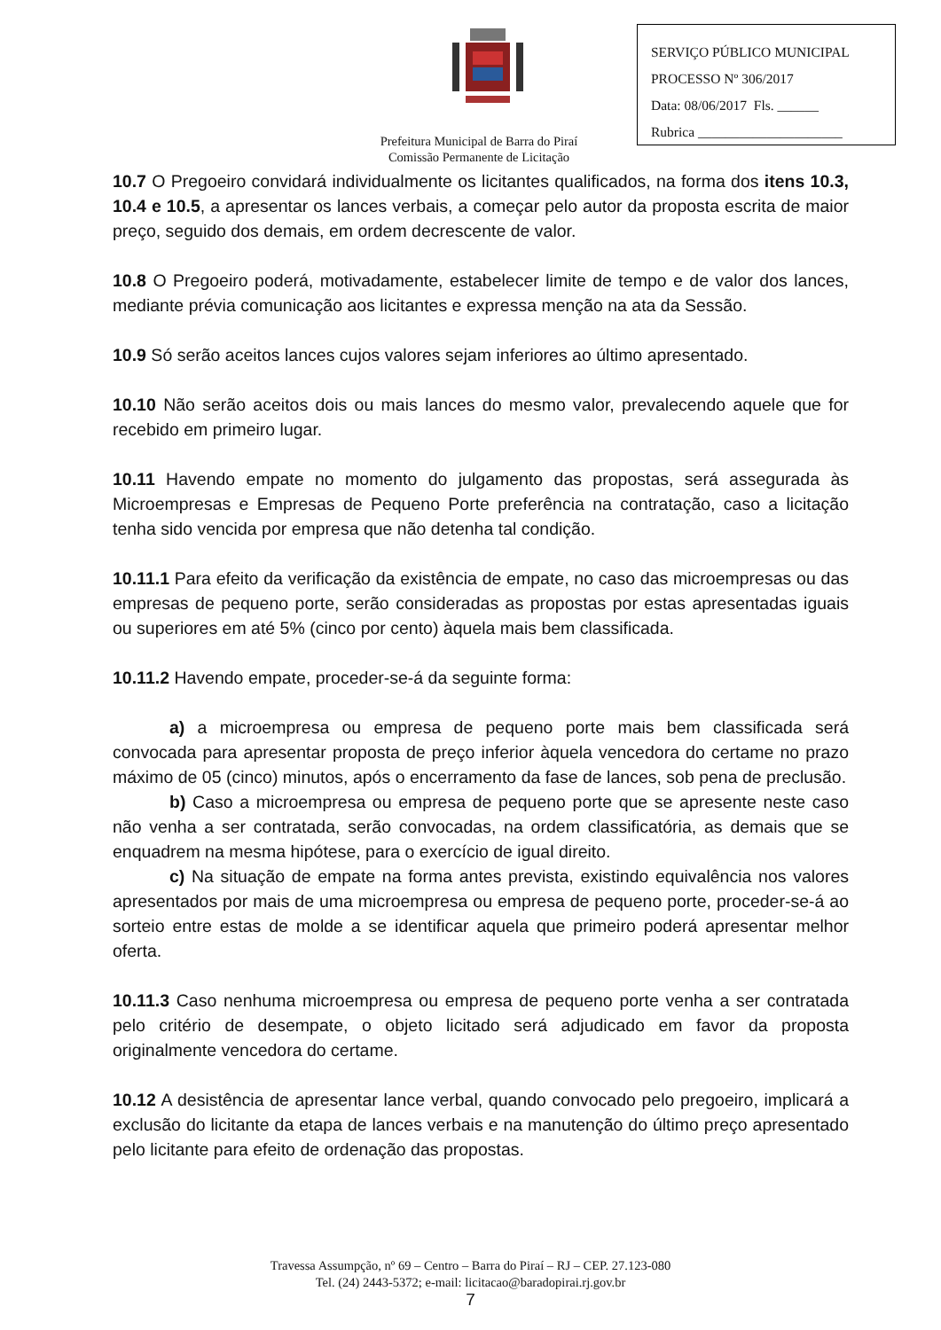SERVIÇO PÚBLICO MUNICIPAL
PROCESSO Nº 306/2017
Data: 08/06/2017 Fls. ______
Rubrica _____________________
Prefeitura Municipal de Barra do Piraí
Comissão Permanente de Licitação
10.7 O Pregoeiro convidará individualmente os licitantes qualificados, na forma dos itens 10.3, 10.4 e 10.5, a apresentar os lances verbais, a começar pelo autor da proposta escrita de maior preço, seguido dos demais, em ordem decrescente de valor.
10.8 O Pregoeiro poderá, motivadamente, estabelecer limite de tempo e de valor dos lances, mediante prévia comunicação aos licitantes e expressa menção na ata da Sessão.
10.9 Só serão aceitos lances cujos valores sejam inferiores ao último apresentado.
10.10 Não serão aceitos dois ou mais lances do mesmo valor, prevalecendo aquele que for recebido em primeiro lugar.
10.11 Havendo empate no momento do julgamento das propostas, será assegurada às Microempresas e Empresas de Pequeno Porte preferência na contratação, caso a licitação tenha sido vencida por empresa que não detenha tal condição.
10.11.1 Para efeito da verificação da existência de empate, no caso das microempresas ou das empresas de pequeno porte, serão consideradas as propostas por estas apresentadas iguais ou superiores em até 5% (cinco por cento) àquela mais bem classificada.
10.11.2 Havendo empate, proceder-se-á da seguinte forma:
a) a microempresa ou empresa de pequeno porte mais bem classificada será convocada para apresentar proposta de preço inferior àquela vencedora do certame no prazo máximo de 05 (cinco) minutos, após o encerramento da fase de lances, sob pena de preclusão.
b) Caso a microempresa ou empresa de pequeno porte que se apresente neste caso não venha a ser contratada, serão convocadas, na ordem classificatória, as demais que se enquadrem na mesma hipótese, para o exercício de igual direito.
c) Na situação de empate na forma antes prevista, existindo equivalência nos valores apresentados por mais de uma microempresa ou empresa de pequeno porte, proceder-se-á ao sorteio entre estas de molde a se identificar aquela que primeiro poderá apresentar melhor oferta.
10.11.3 Caso nenhuma microempresa ou empresa de pequeno porte venha a ser contratada pelo critério de desempate, o objeto licitado será adjudicado em favor da proposta originalmente vencedora do certame.
10.12 A desistência de apresentar lance verbal, quando convocado pelo pregoeiro, implicará a exclusão do licitante da etapa de lances verbais e na manutenção do último preço apresentado pelo licitante para efeito de ordenação das propostas.
Travessa Assumpção, nº 69 – Centro – Barra do Piraí – RJ – CEP. 27.123-080
Tel. (24) 2443-5372; e-mail: licitacao@baradopirai.rj.gov.br
7